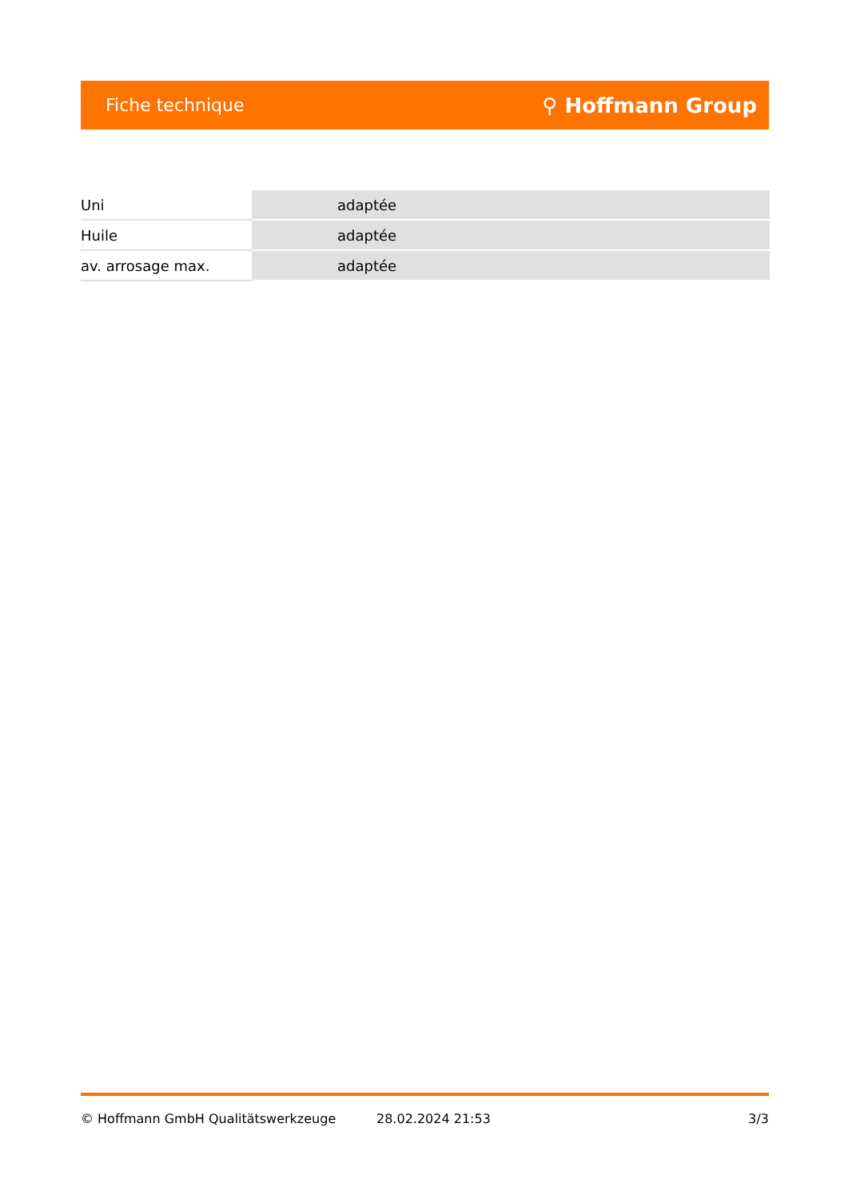Fiche technique ⚲ Hoffmann Group
| Uni | adaptée |
| Huile | adaptée |
| av. arrosage max. | adaptée |
© Hoffmann GmbH Qualitätswerkzeuge 28.02.2024 21:53 3/3